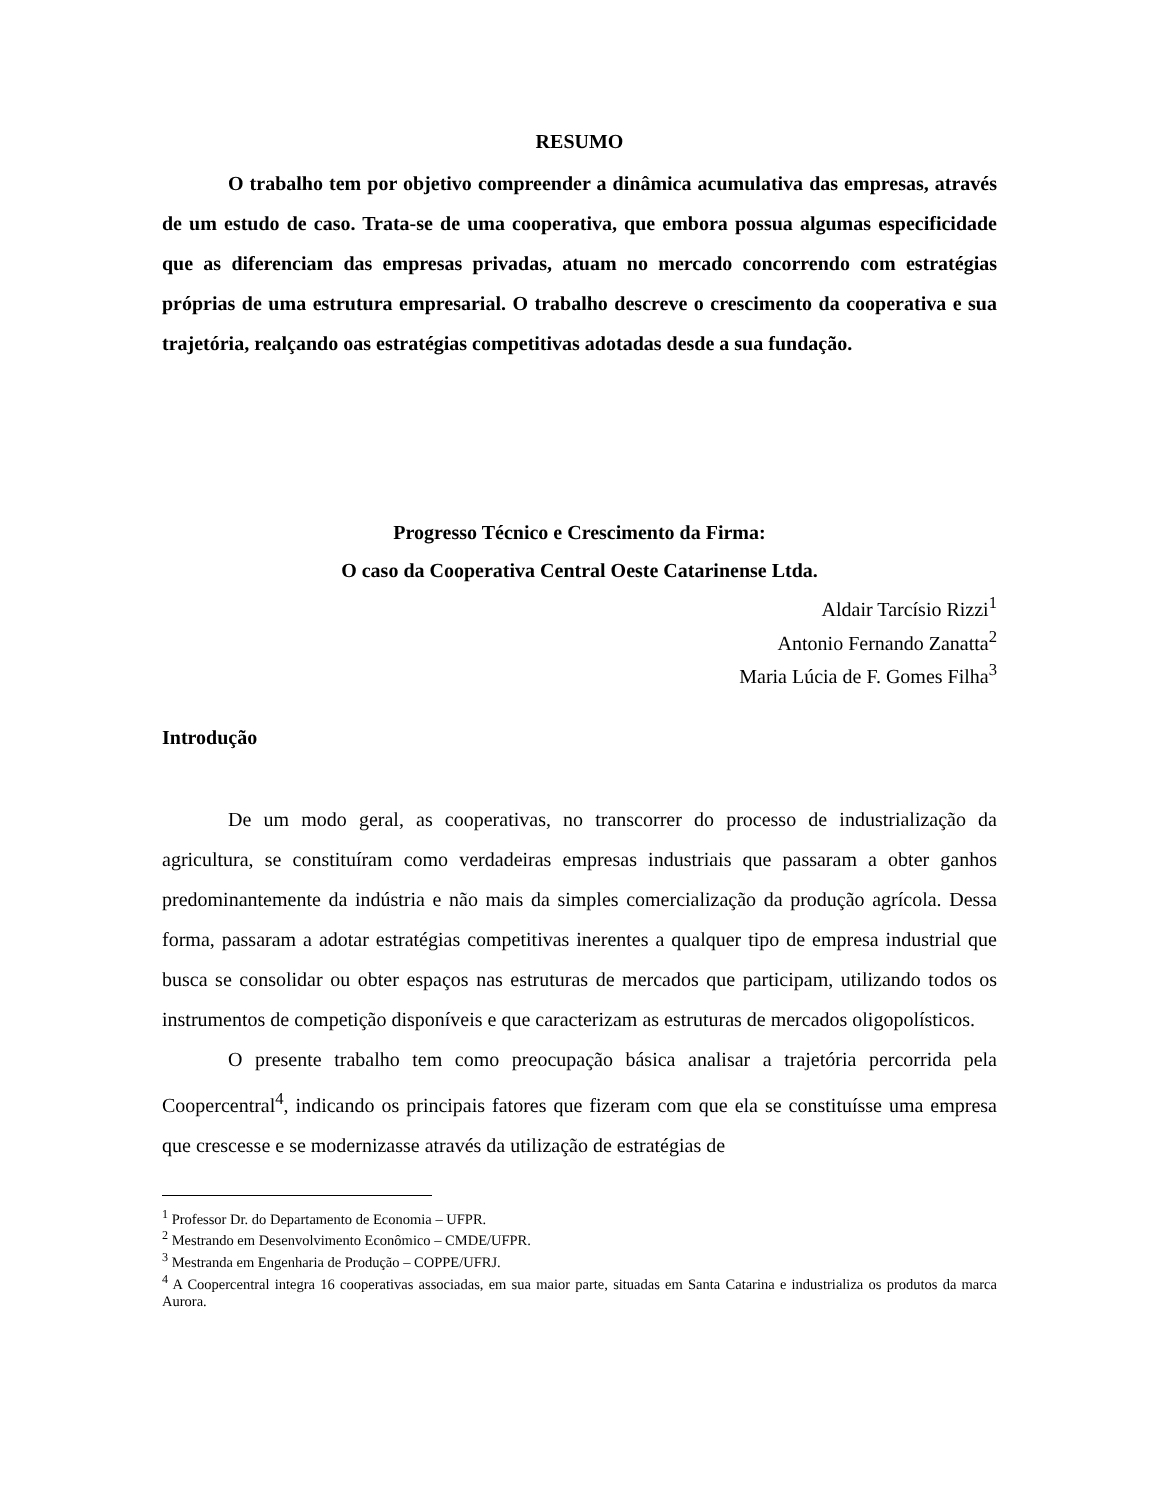RESUMO
O trabalho tem por objetivo compreender a dinâmica acumulativa das empresas, através de um estudo de caso. Trata-se de uma cooperativa, que embora possua algumas especificidade que as diferenciam das empresas privadas, atuam no mercado concorrendo com estratégias próprias de uma estrutura empresarial. O trabalho descreve o crescimento da cooperativa e sua trajetória, realçando oas estratégias competitivas adotadas desde a sua fundação.
Progresso Técnico e Crescimento da Firma:
O caso da Cooperativa Central Oeste Catarinense Ltda.
Aldair Tarcísio Rizzi<sup>1</sup>
Antonio Fernando Zanatta<sup>2</sup>
Maria Lúcia de F. Gomes Filha<sup>3</sup>
Introdução
De um modo geral, as cooperativas, no transcorrer do processo de industrialização da agricultura, se constituíram como verdadeiras empresas industriais que passaram a obter ganhos predominantemente da indústria e não mais da simples comercialização da produção agrícola. Dessa forma, passaram a adotar estratégias competitivas inerentes a qualquer tipo de empresa industrial que busca se consolidar ou obter espaços nas estruturas de mercados que participam, utilizando todos os instrumentos de competição disponíveis e que caracterizam as estruturas de mercados oligopolísticos.
O presente trabalho tem como preocupação básica analisar a trajetória percorrida pela Coopercentral<sup>4</sup>, indicando os principais fatores que fizeram com que ela se constituísse uma empresa que crescesse e se modernizasse através da utilização de estratégias de
<sup>1</sup> Professor Dr. do Departamento de Economia – UFPR.
<sup>2</sup> Mestrando em Desenvolvimento Econômico – CMDE/UFPR.
<sup>3</sup> Mestranda em Engenharia de Produção – COPPE/UFRJ.
<sup>4</sup> A Coopercentral integra 16 cooperativas associadas, em sua maior parte, situadas em Santa Catarina e industrializa os produtos da marca Aurora.